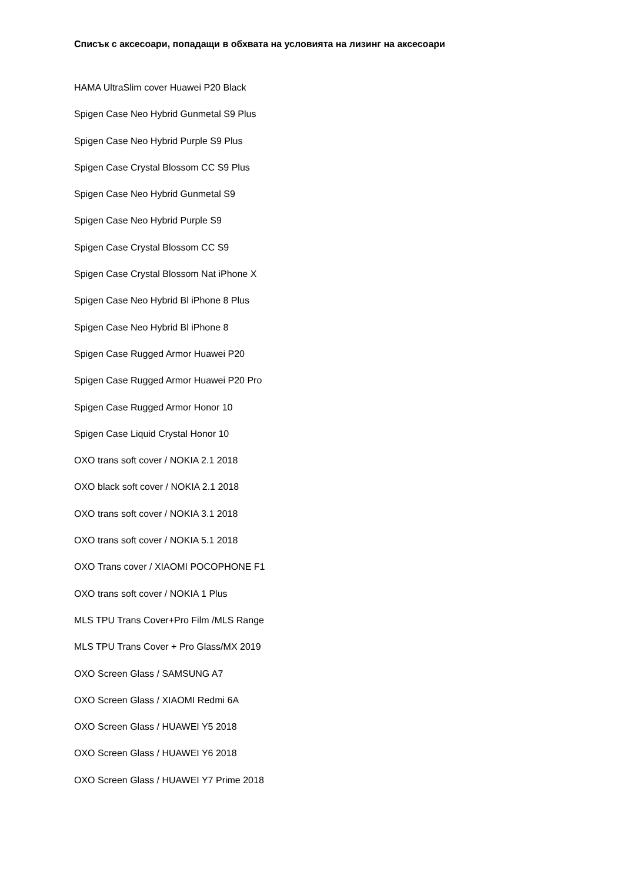Списък с аксесоари, попадащи в обхвата на условията на лизинг на аксесоари
HAMA UltraSlim cover Huawei P20 Black
Spigen Case Neo Hybrid Gunmetal S9 Plus
Spigen Case Neo Hybrid Purple S9 Plus
Spigen Case Crystal Blossom CC S9 Plus
Spigen Case Neo Hybrid Gunmetal S9
Spigen Case Neo Hybrid Purple S9
Spigen Case Crystal Blossom CC S9
Spigen Case Crystal Blossom Nat iPhone X
Spigen Case Neo Hybrid Bl iPhone 8 Plus
Spigen Case Neo Hybrid Bl iPhone 8
Spigen Case Rugged Armor Huawei P20
Spigen Case Rugged Armor Huawei P20 Pro
Spigen Case Rugged Armor Honor 10
Spigen Case Liquid Crystal Honor 10
OXO trans soft cover / NOKIA 2.1 2018
OXO black soft cover / NOKIA 2.1 2018
OXO trans soft cover / NOKIA 3.1 2018
OXO trans soft cover / NOKIA 5.1 2018
OXO Trans cover / XIAOMI POCOPHONE F1
OXO trans soft cover / NOKIA 1 Plus
MLS TPU Trans Cover+Pro Film /MLS Range
MLS TPU Trans Cover + Pro Glass/MX 2019
OXO Screen Glass / SAMSUNG A7
OXO Screen Glass / XIAOMI Redmi 6A
OXO Screen Glass / HUAWEI Y5 2018
OXO Screen Glass / HUAWEI Y6 2018
OXO Screen Glass / HUAWEI Y7 Prime 2018